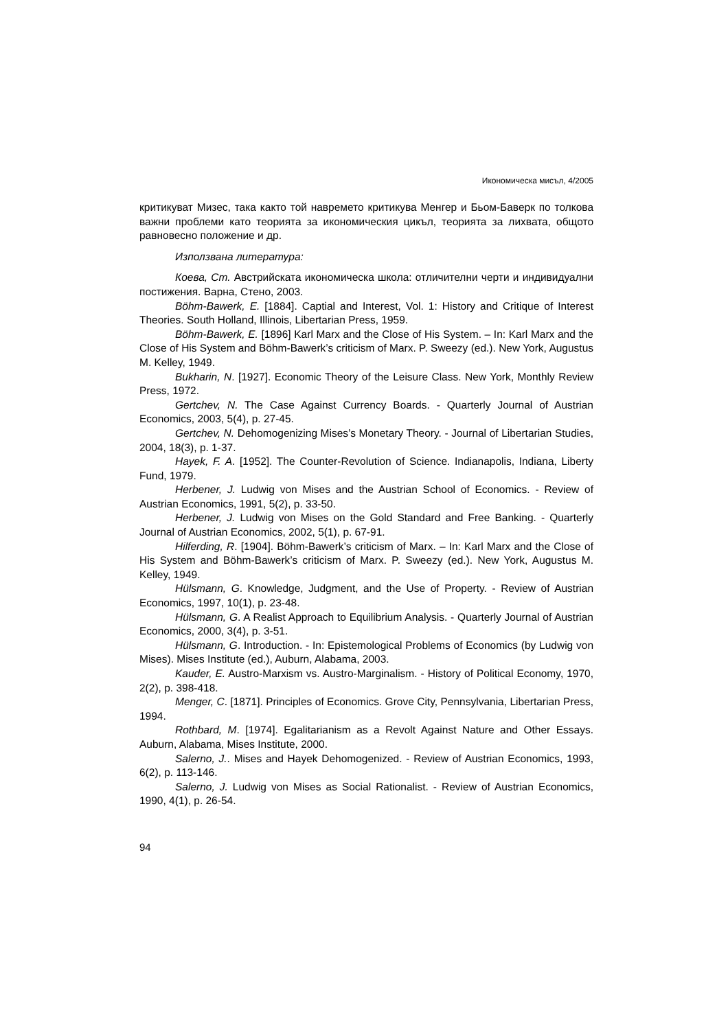Икономическа мисъл, 4/2005
критикуват Мизес, така както той навремето критикува Менгер и Бьом-Баверк по толкова важни проблеми като теорията за икономическия цикъл, теорията за лихвата, общото равновесно положение и др.
Използвана литература:
Коева, Ст. Австрийската икономическа школа: отличителни черти и индивидуални постижения. Варна, Стено, 2003.
Böhm-Bawerk, E. [1884]. Captial and Interest, Vol. 1: History and Critique of Interest Theories. South Holland, Illinois, Libertarian Press, 1959.
Böhm-Bawerk, E. [1896] Karl Marx and the Close of His System. – In: Karl Marx and the Close of His System and Böhm-Bawerk’s criticism of Marx. P. Sweezy (ed.). New York, Augustus M. Kelley, 1949.
Bukharin, N. [1927]. Economic Theory of the Leisure Class. New York, Monthly Review Press, 1972.
Gertchev, N. The Case Against Currency Boards. - Quarterly Journal of Austrian Economics, 2003, 5(4), p. 27-45.
Gertchev, N. Dehomogenizing Mises’s Monetary Theory. - Journal of Libertarian Studies, 2004, 18(3), p. 1-37.
Hayek, F. A. [1952]. The Counter-Revolution of Science. Indianapolis, Indiana, Liberty Fund, 1979.
Herbener, J. Ludwig von Mises and the Austrian School of Economics. - Review of Austrian Economics, 1991, 5(2), p. 33-50.
Herbener, J. Ludwig von Mises on the Gold Standard and Free Banking. - Quarterly Journal of Austrian Economics, 2002, 5(1), p. 67-91.
Hilferding, R. [1904]. Böhm-Bawerk’s criticism of Marx. – In: Karl Marx and the Close of His System and Böhm-Bawerk’s criticism of Marx. P. Sweezy (ed.). New York, Augustus M. Kelley, 1949.
Hülsmann, G. Knowledge, Judgment, and the Use of Property. - Review of Austrian Economics, 1997, 10(1), p. 23-48.
Hülsmann, G. A Realist Approach to Equilibrium Analysis. - Quarterly Journal of Austrian Economics, 2000, 3(4), p. 3-51.
Hülsmann, G. Introduction. - In: Epistemological Problems of Economics (by Ludwig von Mises). Mises Institute (ed.), Auburn, Alabama, 2003.
Kauder, E. Austro-Marxism vs. Austro-Marginalism. - History of Political Economy, 1970, 2(2), p. 398-418.
Menger, C. [1871]. Principles of Economics. Grove City, Pennsylvania, Libertarian Press, 1994.
Rothbard, M. [1974]. Egalitarianism as a Revolt Against Nature and Other Essays. Auburn, Alabama, Mises Institute, 2000.
Salerno, J.. Mises and Hayek Dehomogenized. - Review of Austrian Economics, 1993, 6(2), p. 113-146.
Salerno, J. Ludwig von Mises as Social Rationalist. - Review of Austrian Economics, 1990, 4(1), p. 26-54.
94